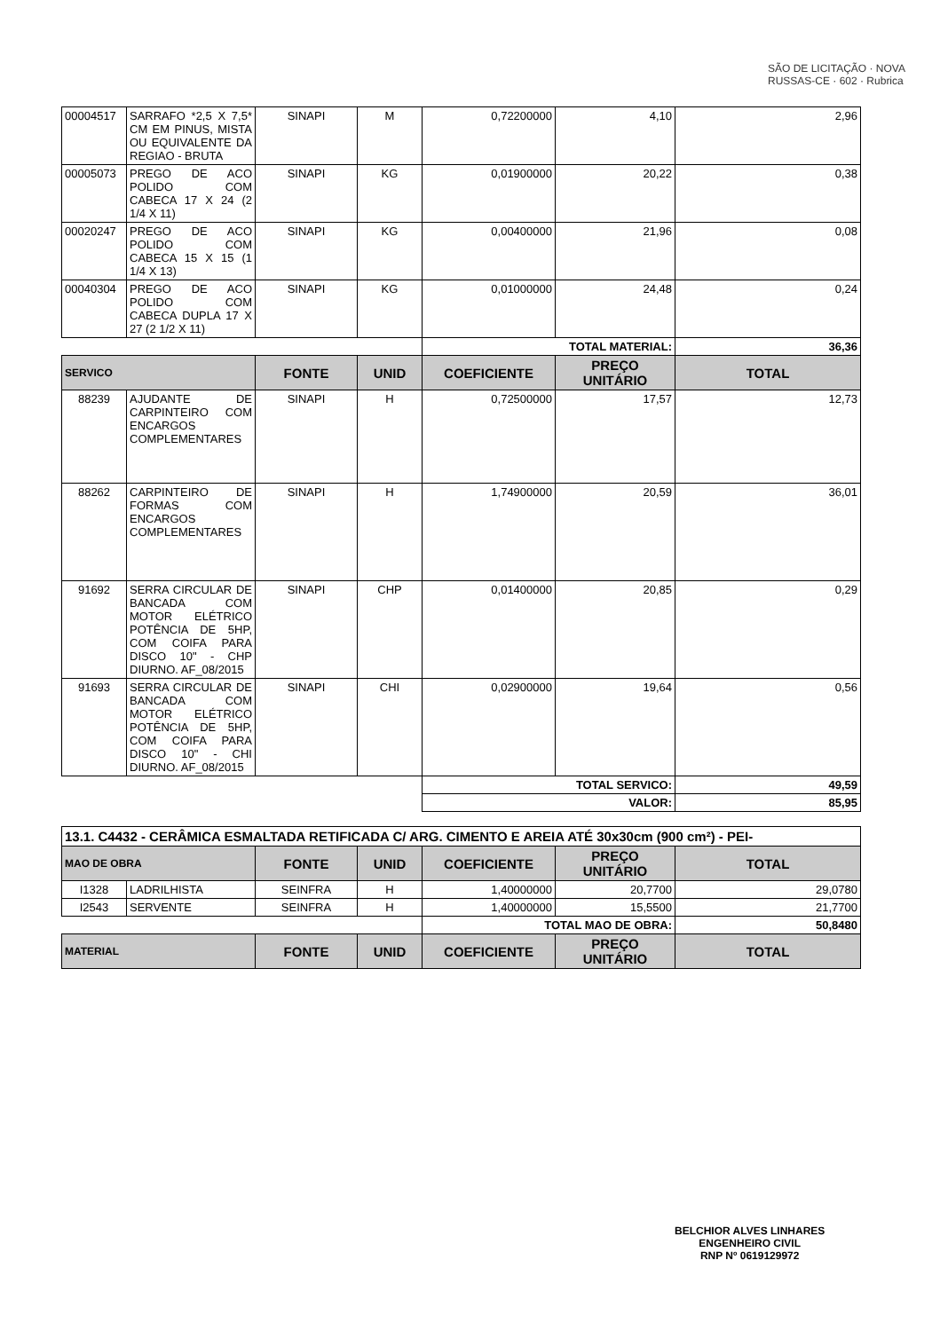SÃO DE LICITAÇÃO · NOVA RUSSAS-CE · 602 · Rubrica
| 00004517 | SARRAFO *2,5 X 7,5* CM EM PINUS, MISTA OU EQUIVALENTE DA REGIAO - BRUTA | SINAPI | M | 0,72200000 | 4,10 | 2,96 |
| 00005073 | PREGO DE ACO POLIDO COM CABECA 17 X 24 (2 1/4 X 11) | SINAPI | KG | 0,01900000 | 20,22 | 0,38 |
| 00020247 | PREGO DE ACO POLIDO COM CABECA 15 X 15 (1 1/4 X 13) | SINAPI | KG | 0,00400000 | 21,96 | 0,08 |
| 00040304 | PREGO DE ACO POLIDO COM CABECA DUPLA 17 X 27 (2 1/2 X 11) | SINAPI | KG | 0,01000000 | 24,48 | 0,24 |
| | | | | TOTAL MATERIAL: | | 36,36 |
| SERVICO | | FONTE | UNID | COEFICIENTE | PREÇO UNITÁRIO | TOTAL |
| 88239 | AJUDANTE DE CARPINTEIRO COM ENCARGOS COMPLEMENTARES | SINAPI | H | 0,72500000 | 17,57 | 12,73 |
| 88262 | CARPINTEIRO DE FORMAS COM ENCARGOS COMPLEMENTARES | SINAPI | H | 1,74900000 | 20,59 | 36,01 |
| 91692 | SERRA CIRCULAR DE BANCADA COM MOTOR ELÉTRICO POTÊNCIA DE 5HP, COM COIFA PARA DISCO 10" - CHP DIURNO. AF_08/2015 | SINAPI | CHP | 0,01400000 | 20,85 | 0,29 |
| 91693 | SERRA CIRCULAR DE BANCADA COM MOTOR ELÉTRICO POTÊNCIA DE 5HP, COM COIFA PARA DISCO 10" - CHI DIURNO. AF_08/2015 | SINAPI | CHI | 0,02900000 | 19,64 | 0,56 |
| | | | | TOTAL SERVICO: | | 49,59 |
| | | | | VALOR: | | 85,95 |
| 13.1. C4432 - CERÂMICA ESMALTADA RETIFICADA C/ ARG. CIMENTO E AREIA ATÉ 30x30cm (900 cm²) - PEI- | | | | | | |
| MAO DE OBRA | | FONTE | UNID | COEFICIENTE | PREÇO UNITÁRIO | TOTAL |
| I1328 | LADRILHISTA | SEINFRA | H | 1,40000000 | 20,7700 | 29,0780 |
| I2543 | SERVENTE | SEINFRA | H | 1,40000000 | 15,5500 | 21,7700 |
| | | | | TOTAL MAO DE OBRA: | | 50,8480 |
| MATERIAL | | FONTE | UNID | COEFICIENTE | PREÇO UNITÁRIO | TOTAL |
BELCHIOR ALVES LINHARES
ENGENHEIRO CIVIL
RNP Nº 0619129972